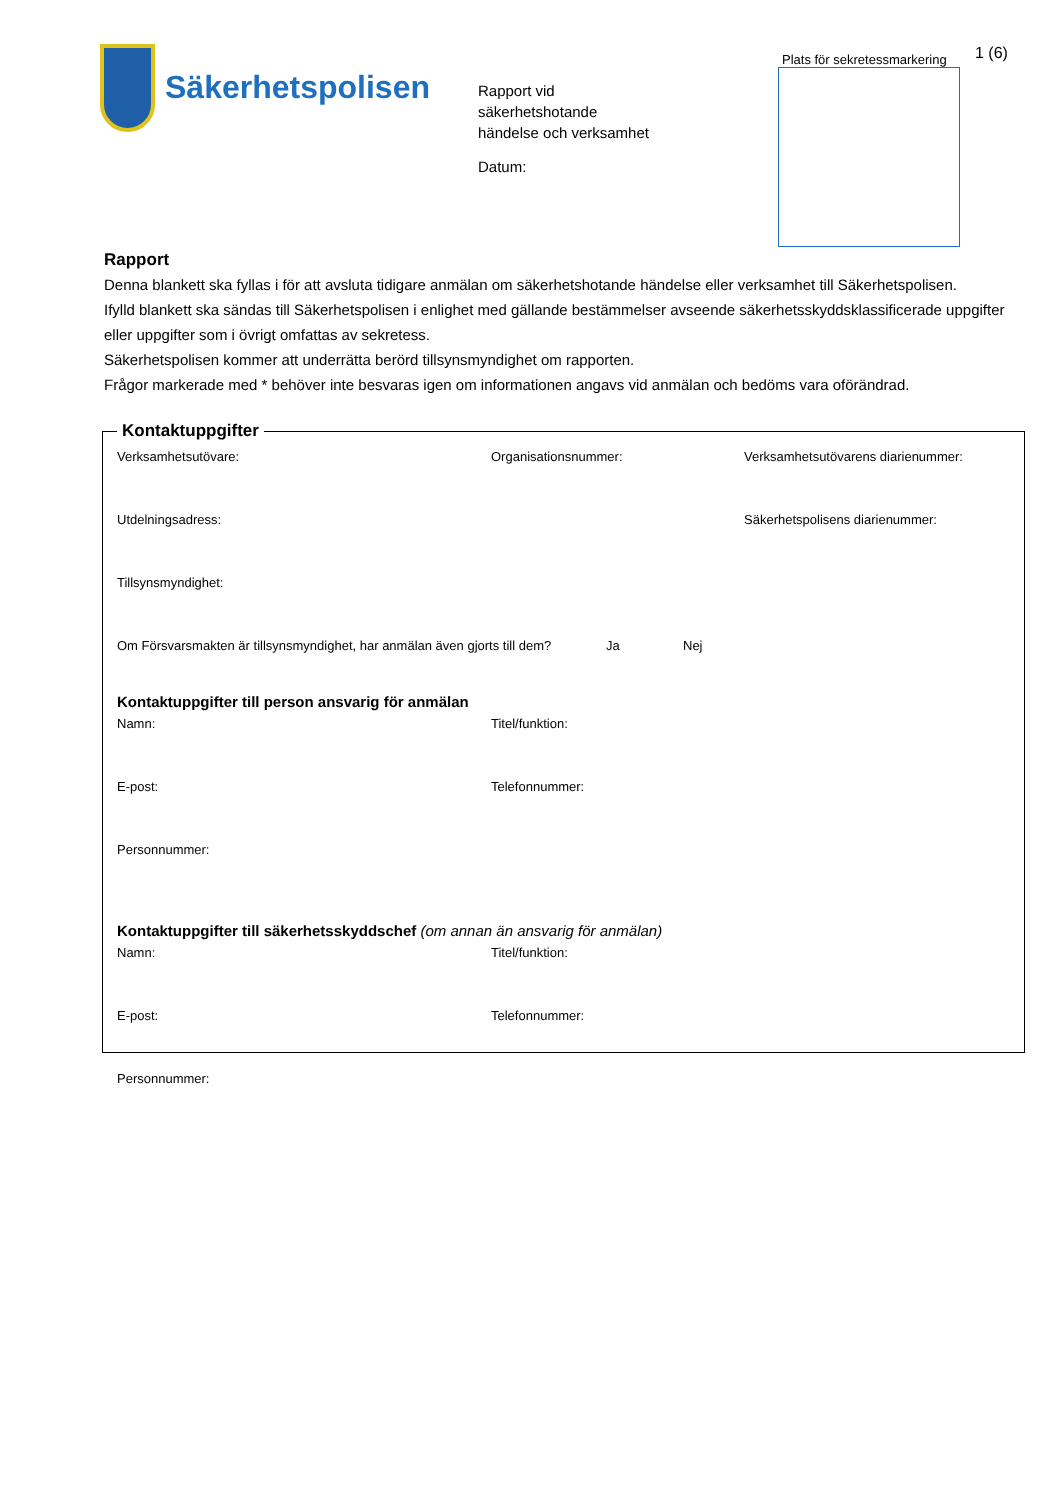Säkerhetspolisen
Rapport vid
säkerhetshotande
händelse och verksamhet
Datum:
Plats för sekretessmarkering
1 (6)
Rapport
Denna blankett ska fyllas i för att avsluta tidigare anmälan om säkerhetshotande händelse eller verksamhet till Säkerhetspolisen.
Ifylld blankett ska sändas till Säkerhetspolisen i enlighet med gällande bestämmelser avseende säkerhetsskyddsklassificerade uppgifter eller uppgifter som i övrigt omfattas av sekretess.
Säkerhetspolisen kommer att underrätta berörd tillsynsmyndighet om rapporten.
Frågor markerade med * behöver inte besvaras igen om informationen angavs vid anmälan och bedöms vara oförändrad.
Kontaktuppgifter
Verksamhetsutövare: Organisationsnummer: Verksamhetsutövarens diarienummer:
Utdelningsadress: Säkerhetspolisens diarienummer:
Tillsynsmyndighet:
Om Försvarsmakten är tillsynsmyndighet, har anmälan även gjorts till dem?
Ja Nej
Kontaktuppgifter till person ansvarig för anmälan
Namn: Titel/funktion:
E-post: Telefonnummer:
Personnummer:
Kontaktuppgifter till säkerhetsskyddschef (om annan än ansvarig för anmälan)
Namn: Titel/funktion:
E-post: Telefonnummer:
Personnummer: